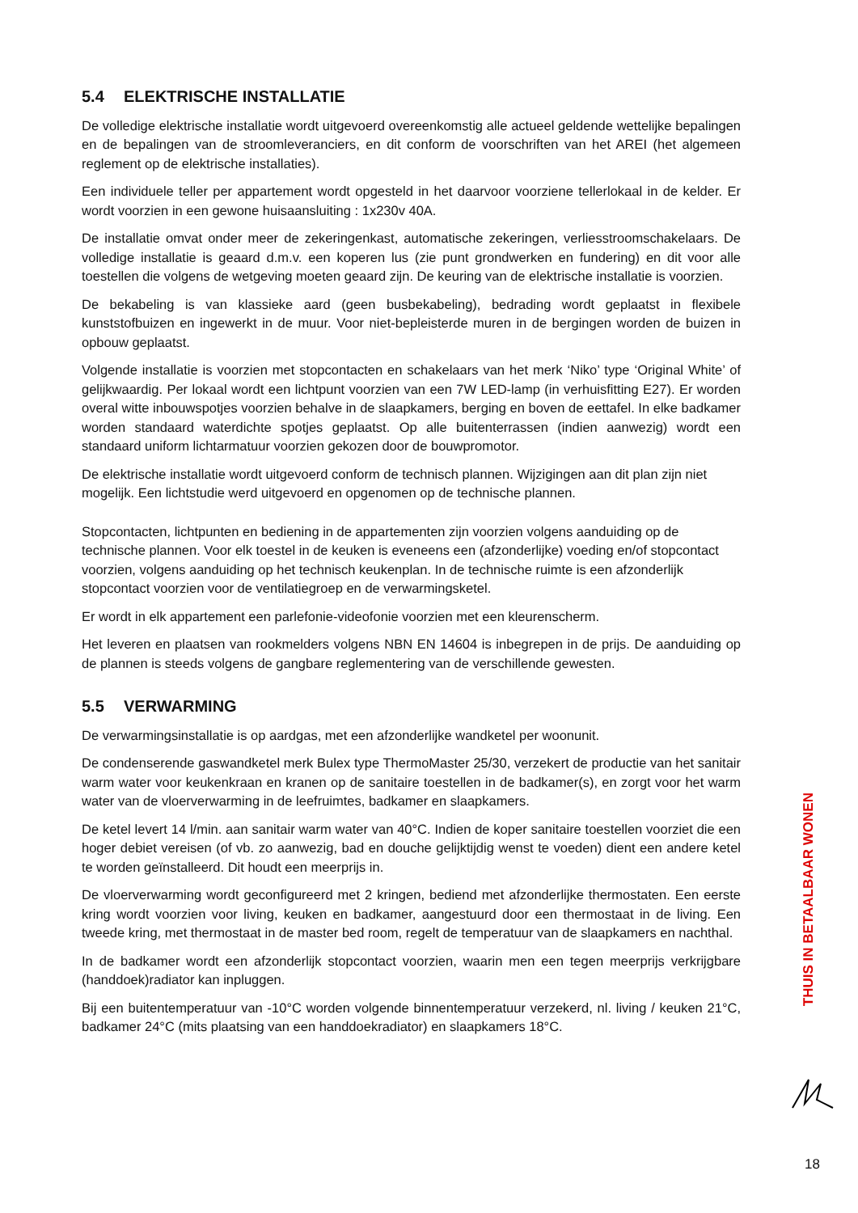5.4 ELEKTRISCHE INSTALLATIE
De volledige elektrische installatie wordt uitgevoerd overeenkomstig alle actueel geldende wettelijke bepalingen en de bepalingen van de stroomleveranciers, en dit conform de voorschriften van het AREI (het algemeen reglement op de elektrische installaties).
Een individuele teller per appartement wordt opgesteld in het daarvoor voorziene tellerlokaal in de kelder. Er wordt voorzien in een gewone huisaansluiting : 1x230v 40A.
De installatie omvat onder meer de zekeringenkast, automatische zekeringen, verliesstroomschakelaars. De volledige installatie is geaard d.m.v. een koperen lus (zie punt grondwerken en fundering) en dit voor alle toestellen die volgens de wetgeving moeten geaard zijn. De keuring van de elektrische installatie is voorzien.
De bekabeling is van klassieke aard (geen busbekabeling), bedrading wordt geplaatst in flexibele kunststofbuizen en ingewerkt in de muur. Voor niet-bepleisterde muren in de bergingen worden de buizen in opbouw geplaatst.
Volgende installatie is voorzien met stopcontacten en schakelaars van het merk ‘Niko’ type ‘Original White’ of gelijkwaardig. Per lokaal wordt een lichtpunt voorzien van een 7W LED-lamp (in verhuisfitting E27). Er worden overal witte inbouwspotjes voorzien behalve in de slaapkamers, berging en boven de eettafel. In elke badkamer worden standaard waterdichte spotjes geplaatst. Op alle buitenterrassen (indien aanwezig) wordt een standaard uniform lichtarmatuur voorzien gekozen door de bouwpromotor.
De elektrische installatie wordt uitgevoerd conform de technisch plannen. Wijzigingen aan dit plan zijn niet mogelijk. Een lichtstudie werd uitgevoerd en opgenomen op de technische plannen.
Stopcontacten, lichtpunten en bediening in de appartementen zijn voorzien volgens aanduiding op de technische plannen. Voor elk toestel in de keuken is eveneens een (afzonderlijke) voeding en/of stopcontact voorzien, volgens aanduiding op het technisch keukenplan. In de technische ruimte is een afzonderlijk stopcontact voorzien voor de ventilatiegroep en de verwarmingsketel.
Er wordt in elk appartement een parlefonie-videofonie voorzien met een kleurenscherm.
Het leveren en plaatsen van rookmelders volgens NBN EN 14604 is inbegrepen in de prijs. De aanduiding op de plannen is steeds volgens de gangbare reglementering van de verschillende gewesten.
5.5 VERWARMING
De verwarmingsinstallatie is op aardgas, met een afzonderlijke wandketel per woonunit.
De condenserende gaswandketel merk Bulex type ThermoMaster 25/30, verzekert de productie van het sanitair warm water voor keukenkraan en kranen op de sanitaire toestellen in de badkamer(s), en zorgt voor het warm water van de vloerverwarming in de leefruimtes, badkamer en slaapkamers.
De ketel levert 14 l/min. aan sanitair warm water van 40°C. Indien de koper sanitaire toestellen voorziet die een hoger debiet vereisen (of vb. zo aanwezig, bad en douche gelijktijdig wenst te voeden) dient een andere ketel te worden geïnstalleerd. Dit houdt een meerprijs in.
De vloerverwarming wordt geconfigureerd met 2 kringen, bediend met afzonderlijke thermostaten. Een eerste kring wordt voorzien voor living, keuken en badkamer, aangestuurd door een thermostaat in de living. Een tweede kring, met thermostaat in de master bed room, regelt de temperatuur van de slaapkamers en nachthal.
In de badkamer wordt een afzonderlijk stopcontact voorzien, waarin men een tegen meerprijs verkrijgbare (handdoek)radiator kan inpluggen.
Bij een buitentemperatuur van -10°C worden volgende binnentemperatuur verzekerd, nl. living / keuken 21°C, badkamer 24°C (mits plaatsing van een handdoekradiator) en slaapkamers 18°C.
THUIS IN BETAALBAAR WONEN
18